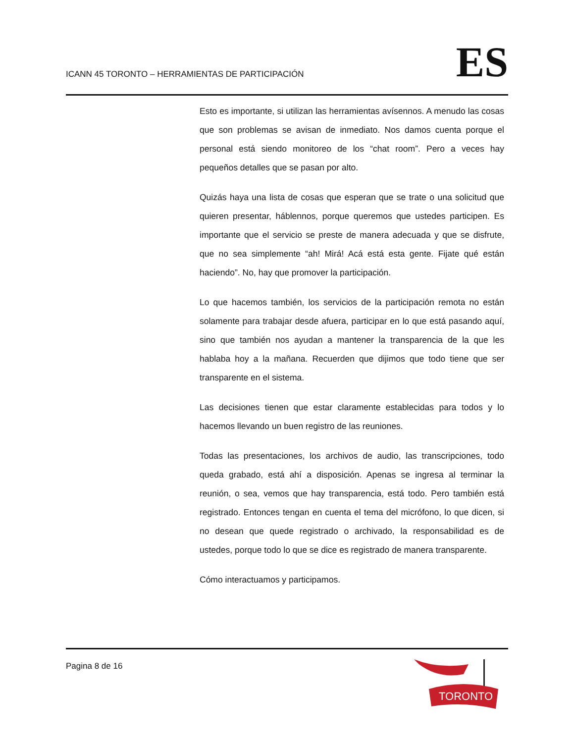ICANN 45 TORONTO – HERRAMIENTAS DE PARTICIPACIÓN
ES
Esto es importante, si utilizan las herramientas avísennos. A menudo las cosas que son problemas se avisan de inmediato. Nos damos cuenta porque el personal está siendo monitoreo de los “chat room”. Pero a veces hay pequeños detalles que se pasan por alto.
Quizás haya una lista de cosas que esperan que se trate o una solicitud que quieren presentar, háblennos, porque queremos que ustedes participen. Es importante que el servicio se preste de manera adecuada y que se disfrute, que no sea simplemente “ah! Mirá! Acá está esta gente. Fijate qué están haciendo”. No, hay que promover la participación.
Lo que hacemos también, los servicios de la participación remota no están solamente para trabajar desde afuera, participar en lo que está pasando aquí, sino que también nos ayudan a mantener la transparencia de la que les hablaba hoy a la mañana. Recuerden que dijimos que todo tiene que ser transparente en el sistema.
Las decisiones tienen que estar claramente establecidas para todos y lo hacemos llevando un buen registro de las reuniones.
Todas las presentaciones, los archivos de audio, las transcripciones, todo queda grabado, está ahí a disposición. Apenas se ingresa al terminar la reunión, o sea, vemos que hay transparencia, está todo. Pero también está registrado. Entonces tengan en cuenta el tema del micrófono, lo que dicen, si no desean que quede registrado o archivado, la responsabilidad es de ustedes, porque todo lo que se dice es registrado de manera transparente.
Cómo interactuamos y participamos.
Pagina 8 de 16
TORONTO